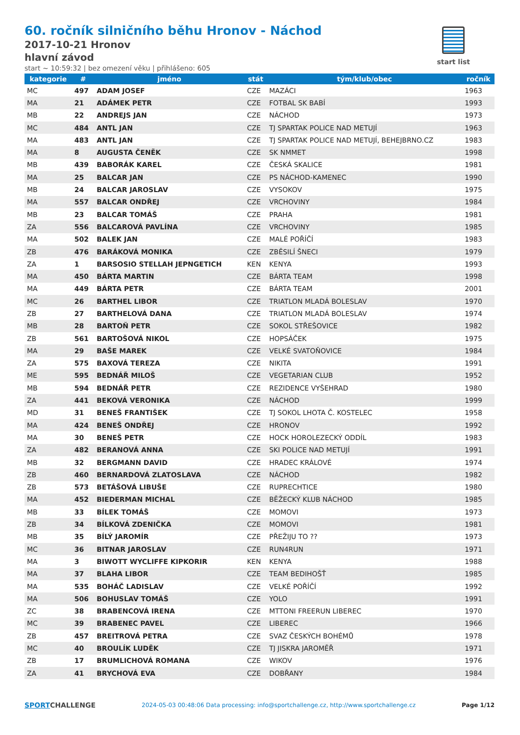60. ročník silničního běhu Hronov - Náchod
2017-10-21 Hronov
hlavní závod
start ~ 10:59:32 | bez omezení věku | přihlášeno: 605
start list
| kategorie | # | jméno | stát | tým/klub/obec | ročník |
| --- | --- | --- | --- | --- | --- |
| MC | 497 | ADAM JOSEF | CZE | MAZÁCI | 1963 |
| MA | 21 | ADÁMEK PETR | CZE | FOTBAL SK BABÍ | 1993 |
| MB | 22 | ANDREJS JAN | CZE | NÁCHOD | 1973 |
| MC | 484 | ANTL JAN | CZE | TJ SPARTAK POLICE NAD METUJÍ | 1963 |
| MA | 483 | ANTL JAN | CZE | TJ SPARTAK POLICE NAD METUJÍ, BEHEJBRNO.CZ | 1983 |
| MA | 8 | AUGUSTA ČENĚK | CZE | SK NMMET | 1998 |
| MB | 439 | BABORÁK KAREL | CZE | ČESKÁ SKALICE | 1981 |
| MA | 25 | BALCAR JAN | CZE | PS NÁCHOD-KAMENEC | 1990 |
| MB | 24 | BALCAR JAROSLAV | CZE | VYSOKOV | 1975 |
| MA | 557 | BALCAR ONDŘEJ | CZE | VRCHOVINY | 1984 |
| MB | 23 | BALCAR TOMÁŠ | CZE | PRAHA | 1981 |
| ZA | 556 | BALCAROVÁ PAVLÍNA | CZE | VRCHOVINY | 1985 |
| MA | 502 | BALEK JAN | CZE | MALÉ POŘÍČÍ | 1983 |
| ZB | 476 | BARÁKOVÁ MONIKA | CZE | ZBĚSILÍ ŠNECI | 1979 |
| ZA | 1 | BARSOSIO STELLAH JEPNGETICH | KEN | KENYA | 1993 |
| MA | 450 | BÁRTA MARTIN | CZE | BÁRTA TEAM | 1998 |
| MA | 449 | BÁRTA PETR | CZE | BÁRTA TEAM | 2001 |
| MC | 26 | BARTHEL LIBOR | CZE | TRIATLON MLADÁ BOLESLAV | 1970 |
| ZB | 27 | BARTHELOVÁ DANA | CZE | TRIATLON MLADÁ BOLESLAV | 1974 |
| MB | 28 | BARTOŇ PETR | CZE | SOKOL STŘEŠOVICE | 1982 |
| ZB | 561 | BARTOŠOVÁ NIKOL | CZE | HOPSÁČEK | 1975 |
| MA | 29 | BAŠE MAREK | CZE | VELKÉ SVATOŇOVICE | 1984 |
| ZA | 575 | BAXOVÁ TEREZA | CZE | NIKITA | 1991 |
| ME | 595 | BEDNÁŘ MILOŠ | CZE | VEGETARIAN CLUB | 1952 |
| MB | 594 | BEDNÁŘ PETR | CZE | REZIDENCE VYŠEHRAD | 1980 |
| ZA | 441 | BEKOVÁ VERONIKA | CZE | NÁCHOD | 1999 |
| MD | 31 | BENEŠ FRANTIŠEK | CZE | TJ SOKOL LHOTA Č. KOSTELEC | 1958 |
| MA | 424 | BENEŠ ONDŘEJ | CZE | HRONOV | 1992 |
| MA | 30 | BENEŠ PETR | CZE | HOCK HOROLEZECKÝ ODDÍL | 1983 |
| ZA | 482 | BERANOVÁ ANNA | CZE | SKI POLICE NAD METUJÍ | 1991 |
| MB | 32 | BERGMANN DAVID | CZE | HRADEC KRÁLOVÉ | 1974 |
| ZB | 460 | BERNARDOVÁ ZLATOSLAVA | CZE | NÁCHOD | 1982 |
| ZB | 573 | BETÁŠOVÁ LIBUŠE | CZE | RUPRECHTICE | 1980 |
| MA | 452 | BIEDERMAN MICHAL | CZE | BĚŽECKÝ KLUB NÁCHOD | 1985 |
| MB | 33 | BÍLEK TOMÁŠ | CZE | MOMOVI | 1973 |
| ZB | 34 | BÍLKOVÁ ZDENIČKA | CZE | MOMOVI | 1981 |
| MB | 35 | BÍLÝ JAROMÍR | CZE | PŘEŽIJU TO ?? | 1973 |
| MC | 36 | BITNAR JAROSLAV | CZE | RUN4RUN | 1971 |
| MA | 3 | BIWOTT WYCLIFFE KIPKORIR | KEN | KENYA | 1988 |
| MA | 37 | BLAHA LIBOR | CZE | TEAM BEDIHOŠŤ | 1985 |
| MA | 535 | BOHÁČ LADISLAV | CZE | VELKÉ POŘÍČÍ | 1992 |
| MA | 506 | BOHUSLAV TOMÁŠ | CZE | YOLO | 1991 |
| ZC | 38 | BRABENCOVÁ IRENA | CZE | MTTONI FREERUN LIBEREC | 1970 |
| MC | 39 | BRABENEC PAVEL | CZE | LIBEREC | 1966 |
| ZB | 457 | BREITROVÁ PETRA | CZE | SVAZ ČESKÝCH BOHÉMŮ | 1978 |
| MC | 40 | BROULÍK LUDĚK | CZE | TJ JISKRA JAROMĚŘ | 1971 |
| ZB | 17 | BRUMLICHOVÁ ROMANA | CZE | WIKOV | 1976 |
| ZA | 41 | BRYCHOVÁ EVA | CZE | DOBŘANY | 1984 |
SPORTCHALLENGE
2024-05-03 00:48:06 Data processing: info@sportchallenge.cz, http://www.sportchallenge.cz
Page 1/12